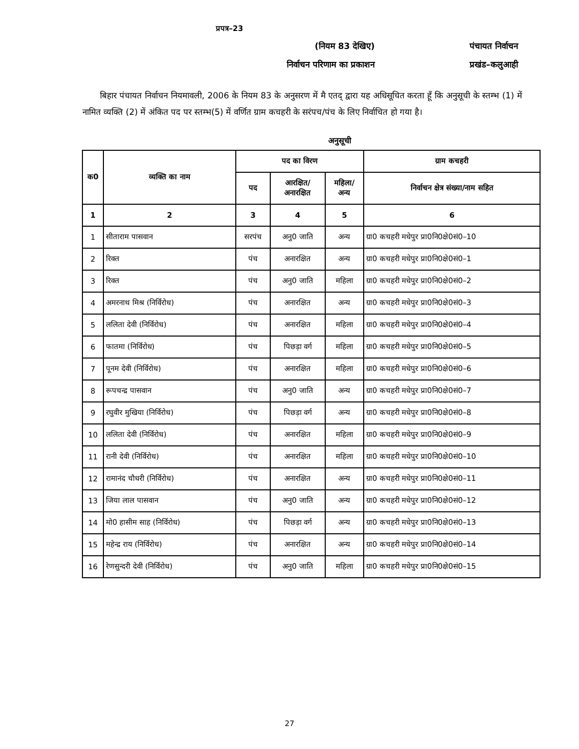प्रपत्र–23
(नियम 83 देखिए) पंचायत निर्वाचन
निर्वाचन परिणाम का प्रकाशन प्रखंड–कलुआही
बिहार पंचायत निर्वाचन नियमावली, 2006 के नियम 83 के अनुसरण में मै एतद् द्वारा यह अधिसूचित करता हूँ कि अनुसूची के स्तम्भ (1) में नामित व्यक्ति (2) में अंकित पद पर स्तम्भ(5) में वर्णित ग्राम कचहरी के सरंपच/पंच के लिए निर्वाचित हो गया है।
अनुसूची
| क0 | व्यक्ति का नाम | पद का विरण | | | ग्राम कचहरी |
| --- | --- | --- | --- | --- | --- |
| | | पद | आरक्षित/ अनारक्षित | महिला/ अन्य | निर्वाचन क्षेत्र संख्या/नाम सहित |
| 1 | 2 | 3 | 4 | 5 | 6 |
| 1 | सीताराम पासवान | सरपंच | अनु0 जाति | अन्य | ग्रा0 कचहरी मधेपुर प्रा0नि0क्षे0सं0–10 |
| 2 | रिक्त | पंच | अनारक्षित | अन्य | ग्रा0 कचहरी मधेपुर प्रा0नि0क्षे0सं0–1 |
| 3 | रिक्त | पंच | अनु0 जाति | महिला | ग्रा0 कचहरी मधेपुर प्रा0नि0क्षे0सं0–2 |
| 4 | अमरनाथ मिश्र (निर्विरोध) | पंच | अनारक्षित | अन्य | ग्रा0 कचहरी मधेपुर प्रा0नि0क्षे0सं0–3 |
| 5 | ललिता देवी (निर्विरोध) | पंच | अनारक्षित | महिला | ग्रा0 कचहरी मधेपुर प्रा0नि0क्षे0सं0–4 |
| 6 | फातमा (निर्विरोध) | पंच | पिछड़ा वर्ग | महिला | ग्रा0 कचहरी मधेपुर प्रा0नि0क्षे0सं0–5 |
| 7 | पूनम देवी (निर्विरोध) | पंच | अनारक्षित | महिला | ग्रा0 कचहरी मधेपुर प्रा0नि0क्षे0सं0–6 |
| 8 | रूपचन्द्र पासवान | पंच | अनु0 जाति | अन्य | ग्रा0 कचहरी मधेपुर प्रा0नि0क्षे0सं0–7 |
| 9 | रघुवीर मुखिया (निर्विरोध) | पंच | पिछड़ा वर्ग | अन्य | ग्रा0 कचहरी मधेपुर प्रा0नि0क्षे0सं0–8 |
| 10 | ललिता देवी (निर्विरोध) | पंच | अनारक्षित | महिला | ग्रा0 कचहरी मधेपुर प्रा0नि0क्षे0सं0–9 |
| 11 | रानी देवी (निर्विरोध) | पंच | अनारक्षित | महिला | ग्रा0 कचहरी मधेपुर प्रा0नि0क्षे0सं0–10 |
| 12 | रामानंद चौधरी (निर्विरोध) | पंच | अनारक्षित | अन्य | ग्रा0 कचहरी मधेपुर प्रा0नि0क्षे0सं0–11 |
| 13 | जिया लाल पासवान | पंच | अनु0 जाति | अन्य | ग्रा0 कचहरी मधेपुर प्रा0नि0क्षे0सं0–12 |
| 14 | मो0 हासीम साह (निर्विरोध) | पंच | पिछड़ा वर्ग | अन्य | ग्रा0 कचहरी मधेपुर प्रा0नि0क्षे0सं0–13 |
| 15 | महेन्द्र राय (निर्विरोध) | पंच | अनारक्षित | अन्य | ग्रा0 कचहरी मधेपुर प्रा0नि0क्षे0सं0–14 |
| 16 | रेणसुन्दरी देवी (निर्विरोध) | पंच | अनु0 जाति | महिला | ग्रा0 कचहरी मधेपुर प्रा0नि0क्षे0सं0–15 |
27